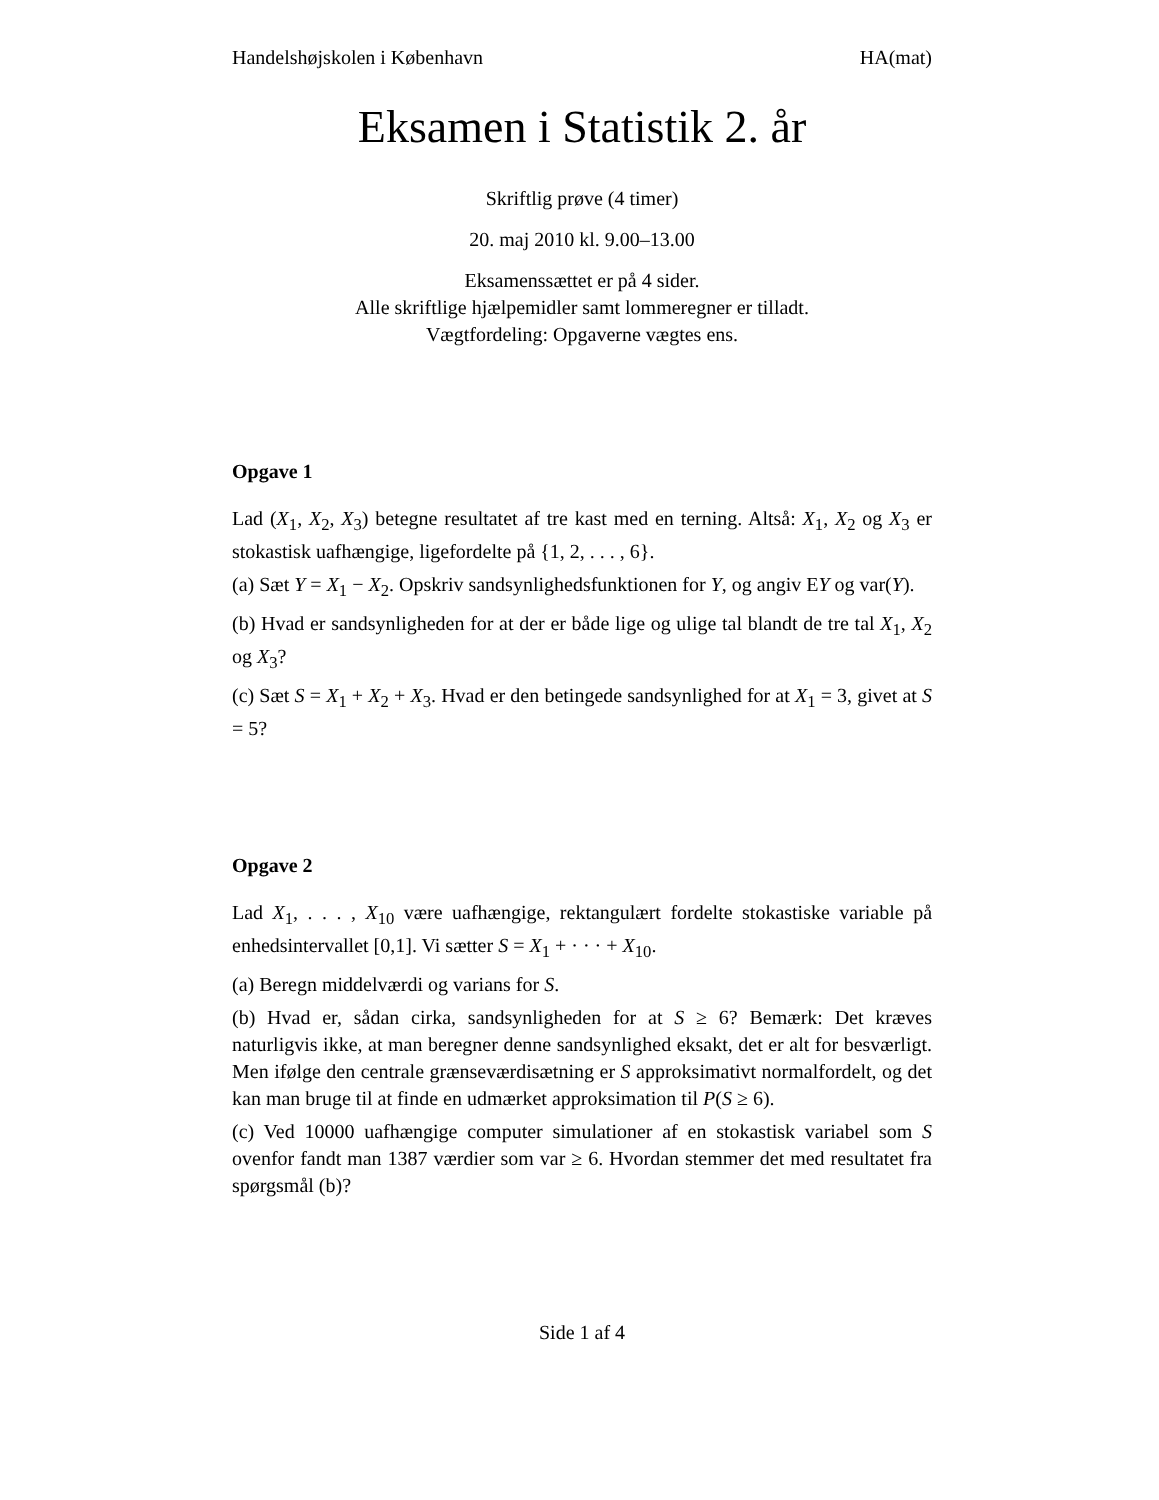Handelshøjskolen i København HA(mat)
Eksamen i Statistik 2. år
Skriftlig prøve (4 timer)
20. maj 2010 kl. 9.00–13.00
Eksamenssættet er på 4 sider.
Alle skriftlige hjælpemidler samt lommeregner er tilladt.
Vægtfordeling: Opgaverne vægtes ens.
Opgave 1
Lad (X<sub>1</sub>, X<sub>2</sub>, X<sub>3</sub>) betegne resultatet af tre kast med en terning. Altså: X<sub>1</sub>, X<sub>2</sub> og X<sub>3</sub> er stokastisk uafhængige, ligefordelte på {1, 2, . . . , 6}.
(a) Sæt Y = X<sub>1</sub> − X<sub>2</sub>. Opskriv sandsynlighedsfunktionen for Y, og angiv EY og var(Y).
(b) Hvad er sandsynligheden for at der er både lige og ulige tal blandt de tre tal X<sub>1</sub>, X<sub>2</sub> og X<sub>3</sub>?
(c) Sæt S = X<sub>1</sub> + X<sub>2</sub> + X<sub>3</sub>. Hvad er den betingede sandsynlighed for at X<sub>1</sub> = 3, givet at S = 5?
Opgave 2
Lad X<sub>1</sub>, . . . , X<sub>10</sub> være uafhængige, rektangulært fordelte stokastiske variable på enhedsintervallet [0,1]. Vi sætter S = X<sub>1</sub> + · · · + X<sub>10</sub>.
(a) Beregn middelværdi og varians for S.
(b) Hvad er, sådan cirka, sandsynligheden for at S ≥ 6? Bemærk: Det kræves naturligvis ikke, at man beregner denne sandsynlighed eksakt, det er alt for besværligt. Men ifølge den centrale grænseværdisætning er S approksimativt normalfordelt, og det kan man bruge til at finde en udmærket approksimation til P(S ≥ 6).
(c) Ved 10000 uafhængige computer simulationer af en stokastisk variabel som S ovenfor fandt man 1387 værdier som var ≥ 6. Hvordan stemmer det med resultatet fra spørgsmål (b)?
Side 1 af 4